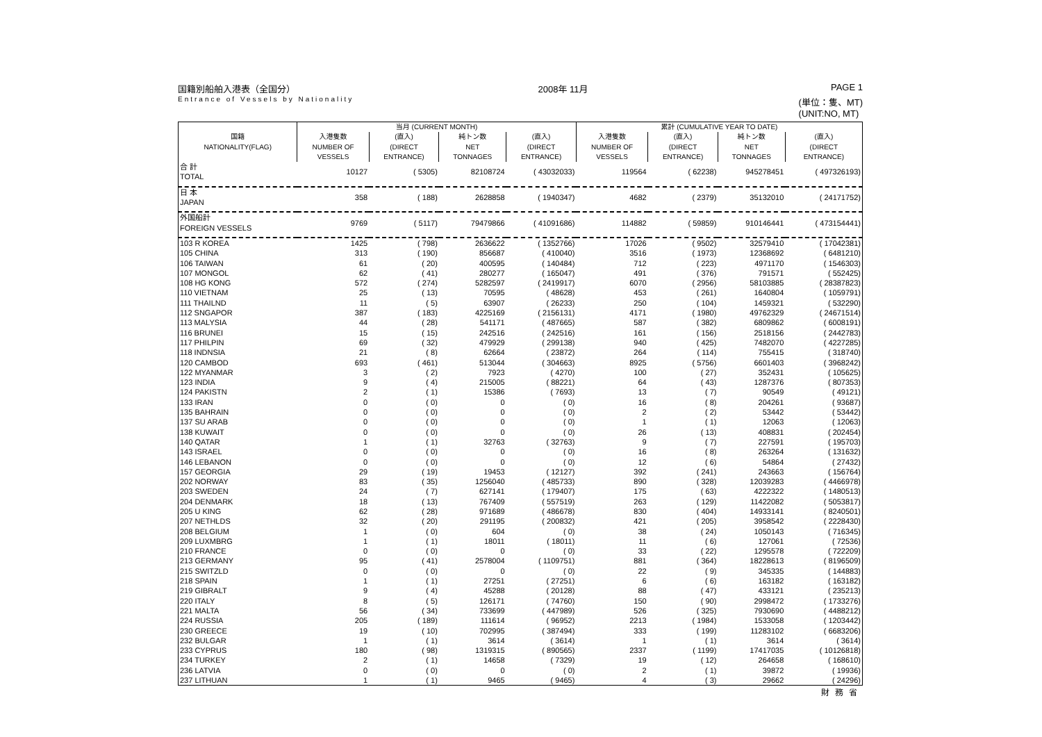国籍別船舶入港表（全国分） 2008年 11月 PAGE 1
Entrance of Vessels by Nationality (単位：隻、MT)
(UNIT:NO, MT)
| 国籍 NATIONALITY(FLAG) | 当月 (CURRENT MONTH) | | | | 累計 (CUMULATIVE YEAR TO DATE) | | | |
| --- | --- | --- | --- | --- | --- | --- | --- | --- |
| | 入港隻数 | (直入) | 純トン数 | (直入) | 入港隻数 | (直入) | 純トン数 | (直入) |
| | NUMBER OF | (DIRECT | NET | (DIRECT | NUMBER OF | (DIRECT | NET | (DIRECT |
| | VESSELS | ENTRANCE) | TONNAGES | ENTRANCE) | VESSELS | ENTRANCE) | TONNAGES | ENTRANCE) |
| 合 計 TOTAL | 10127 | ( 5305) | 82108724 | ( 43032033) | 119564 | ( 62238) | 945278451 | ( 497326193) |
| 日 本 JAPAN | 358 | ( 188) | 2628858 | ( 1940347) | 4682 | ( 2379) | 35132010 | ( 24171752) |
| 外国船計 FOREIGN VESSELS | 9769 | ( 5117) | 79479866 | ( 41091686) | 114882 | ( 59859) | 910146441 | ( 473154441) |
| 103 R KOREA | 1425 | ( 798) | 2636622 | ( 1352766) | 17026 | ( 9502) | 32579410 | ( 17042381) |
| 105 CHINA | 313 | ( 190) | 856687 | ( 410040) | 3516 | ( 1973) | 12368692 | ( 6481210) |
| 106 TAIWAN | 61 | ( 20) | 400595 | ( 140484) | 712 | ( 223) | 4971170 | ( 1546303) |
| 107 MONGOL | 62 | ( 41) | 280277 | ( 165047) | 491 | ( 376) | 791571 | ( 552425) |
| 108 HG KONG | 572 | ( 274) | 5282597 | ( 2419917) | 6070 | ( 2956) | 58103885 | ( 28387823) |
| 110 VIETNAM | 25 | ( 13) | 70595 | ( 48628) | 453 | ( 261) | 1640804 | ( 1059791) |
| 111 THAILND | 11 | ( 5) | 63907 | ( 26233) | 250 | ( 104) | 1459321 | ( 532290) |
| 112 SNGAPOR | 387 | ( 183) | 4225169 | ( 2156131) | 4171 | ( 1980) | 49762329 | ( 24671514) |
| 113 MALYSIA | 44 | ( 28) | 541171 | ( 487665) | 587 | ( 382) | 6809862 | ( 6008191) |
| 116 BRUNEI | 15 | ( 15) | 242516 | ( 242516) | 161 | ( 156) | 2518156 | ( 2442783) |
| 117 PHILPIN | 69 | ( 32) | 479929 | ( 299138) | 940 | ( 425) | 7482070 | ( 4227285) |
| 118 INDNSIA | 21 | ( 8) | 62664 | ( 23872) | 264 | ( 114) | 755415 | ( 318740) |
| 120 CAMBOD | 693 | ( 461) | 513044 | ( 304663) | 8925 | ( 5756) | 6601403 | ( 3968242) |
| 122 MYANMAR | 3 | ( 2) | 7923 | ( 4270) | 100 | ( 27) | 352431 | ( 105625) |
| 123 INDIA | 9 | ( 4) | 215005 | ( 88221) | 64 | ( 43) | 1287376 | ( 807353) |
| 124 PAKISTN | 2 | ( 1) | 15386 | ( 7693) | 13 | ( 7) | 90549 | ( 49121) |
| 133 IRAN | 0 | ( 0) | 0 | ( 0) | 16 | ( 8) | 204261 | ( 93687) |
| 135 BAHRAIN | 0 | ( 0) | 0 | ( 0) | 2 | ( 2) | 53442 | ( 53442) |
| 137 SU ARAB | 0 | ( 0) | 0 | ( 0) | 1 | ( 1) | 12063 | ( 12063) |
| 138 KUWAIT | 0 | ( 0) | 0 | ( 0) | 26 | ( 13) | 408831 | ( 202454) |
| 140 QATAR | 1 | ( 1) | 32763 | ( 32763) | 9 | ( 7) | 227591 | ( 195703) |
| 143 ISRAEL | 0 | ( 0) | 0 | ( 0) | 16 | ( 8) | 263264 | ( 131632) |
| 146 LEBANON | 0 | ( 0) | 0 | ( 0) | 12 | ( 6) | 54864 | ( 27432) |
| 157 GEORGIA | 29 | ( 19) | 19453 | ( 12127) | 392 | ( 241) | 243663 | ( 156764) |
| 202 NORWAY | 83 | ( 35) | 1256040 | ( 485733) | 890 | ( 328) | 12039283 | ( 4466978) |
| 203 SWEDEN | 24 | ( 7) | 627141 | ( 179407) | 175 | ( 63) | 4222322 | ( 1480513) |
| 204 DENMARK | 18 | ( 13) | 767409 | ( 557519) | 263 | ( 129) | 11422082 | ( 5053817) |
| 205 U KING | 62 | ( 28) | 971689 | ( 486678) | 830 | ( 404) | 14933141 | ( 8240501) |
| 207 NETHLDS | 32 | ( 20) | 291195 | ( 200832) | 421 | ( 205) | 3958542 | ( 2228430) |
| 208 BELGIUM | 1 | ( 0) | 604 | ( 0) | 38 | ( 24) | 1050143 | ( 716345) |
| 209 LUXMBRG | 1 | ( 1) | 18011 | ( 18011) | 11 | ( 6) | 127061 | ( 72536) |
| 210 FRANCE | 0 | ( 0) | 0 | ( 0) | 33 | ( 22) | 1295578 | ( 722209) |
| 213 GERMANY | 95 | ( 41) | 2578004 | ( 1109751) | 881 | ( 364) | 18228613 | ( 8196509) |
| 215 SWITZLD | 0 | ( 0) | 0 | ( 0) | 22 | ( 9) | 345335 | ( 144883) |
| 218 SPAIN | 1 | ( 1) | 27251 | ( 27251) | 6 | ( 6) | 163182 | ( 163182) |
| 219 GIBRALT | 9 | ( 4) | 45288 | ( 20128) | 88 | ( 47) | 433121 | ( 235213) |
| 220 ITALY | 8 | ( 5) | 126171 | ( 74760) | 150 | ( 90) | 2998472 | ( 1733276) |
| 221 MALTA | 56 | ( 34) | 733699 | ( 447989) | 526 | ( 325) | 7930690 | ( 4488212) |
| 224 RUSSIA | 205 | ( 189) | 111614 | ( 96952) | 2213 | ( 1984) | 1533058 | ( 1203442) |
| 230 GREECE | 19 | ( 10) | 702995 | ( 387494) | 333 | ( 199) | 11283102 | ( 6683206) |
| 232 BULGAR | 1 | ( 1) | 3614 | ( 3614) | 1 | ( 1) | 3614 | ( 3614) |
| 233 CYPRUS | 180 | ( 98) | 1319315 | ( 890565) | 2337 | ( 1199) | 17417035 | ( 10126818) |
| 234 TURKEY | 2 | ( 1) | 14658 | ( 7329) | 19 | ( 12) | 264658 | ( 168610) |
| 236 LATVIA | 0 | ( 0) | 0 | ( 0) | 2 | ( 1) | 39872 | ( 19936) |
| 237 LITHUAN | 1 | ( 1) | 9465 | ( 9465) | 4 | ( 3) | 29662 | ( 24296) |
財務省